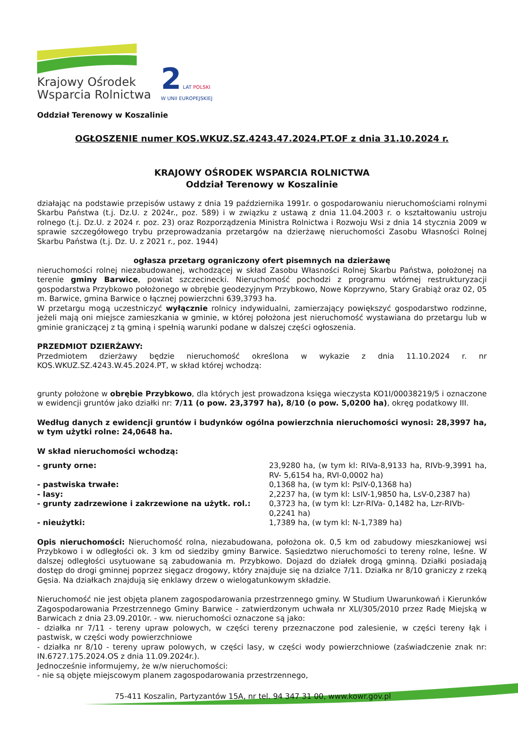Krajowy Ośrodek
Wsparcia Rolnictwa
2 LAT POLSKI
W UNII EUROPEJSKIEJ
Oddział Terenowy w Koszalinie
OGŁOSZENIE numer KOS.WKUZ.SZ.4243.47.2024.PT.OF z dnia 31.10.2024 r.
KRAJOWY OŚRODEK WSPARCIA ROLNICTWA
Oddział Terenowy w Koszalinie
działając na podstawie przepisów ustawy z dnia 19 października 1991r. o gospodarowaniu nieruchomościami rolnymi Skarbu Państwa (t.j. Dz.U. z 2024r., poz. 589) i w związku z ustawą z dnia 11.04.2003 r. o kształtowaniu ustroju rolnego (t.j. Dz.U. z 2024 r. poz. 23) oraz Rozporządzenia Ministra Rolnictwa i Rozwoju Wsi z dnia 14 stycznia 2009 w sprawie szczegółowego trybu przeprowadzania przetargów na dzierżawę nieruchomości Zasobu Własności Rolnej Skarbu Państwa (t.j. Dz. U. z 2021 r., poz. 1944)
ogłasza przetarg ograniczony ofert pisemnych na dzierżawę
nieruchomości rolnej niezabudowanej, wchodzącej w skład Zasobu Własności Rolnej Skarbu Państwa, położonej na terenie gminy Barwice, powiat szczecinecki. Nieruchomość pochodzi z programu wtórnej restrukturyzacji gospodarstwa Przybkowo położonego w obrębie geodezyjnym Przybkowo, Nowe Koprzywno, Stary Grabiąż oraz 02, 05 m. Barwice, gmina Barwice o łącznej powierzchni 639,3793 ha.
W przetargu mogą uczestniczyć wyłącznie rolnicy indywidualni, zamierzający powiększyć gospodarstwo rodzinne, jeżeli mają oni miejsce zamieszkania w gminie, w której położona jest nieruchomość wystawiana do przetargu lub w gminie graniczącej z tą gminą i spełnią warunki podane w dalszej części ogłoszenia.
PRZEDMIOT DZIERŻAWY:
Przedmiotem dzierżawy będzie nieruchomość określona w wykazie z dnia 11.10.2024 r. nr KOS.WKUZ.SZ.4243.W.45.2024.PT, w skład której wchodzą:
grunty położone w obrębie Przybkowo, dla których jest prowadzona księga wieczysta KO1I/00038219/5 i oznaczone w ewidencji gruntów jako działki nr: 7/11 (o pow. 23,3797 ha), 8/10 (o pow. 5,0200 ha), okręg podatkowy III.
Według danych z ewidencji gruntów i budynków ogólna powierzchnia nieruchomości wynosi: 28,3997 ha, w tym użytki rolne: 24,0648 ha.
W skład nieruchomości wchodzą:
| - grunty orne: | 23,9280 ha, (w tym kl: RIVa-8,9133 ha, RIVb-9,3991 ha, RV- 5,6154 ha, RVI-0,0002 ha) |
| - pastwiska trwałe: | 0,1368 ha, (w tym kl: PsIV-0,1368 ha) |
| - lasy: | 2,2237 ha, (w tym kl: LsIV-1,9850 ha, LsV-0,2387 ha) |
| - grunty zadrzewione i zakrzewione na użytk. rol.: | 0,3723 ha, (w tym kl: Lzr-RIVa- 0,1482 ha, Lzr-RIVb-0,2241 ha) |
| - nieużytki: | 1,7389 ha, (w tym kl: N-1,7389 ha) |
Opis nieruchomości: Nieruchomość rolna, niezabudowana, położona ok. 0,5 km od zabudowy mieszkaniowej wsi Przybkowo i w odległości ok. 3 km od siedziby gminy Barwice. Sąsiedztwo nieruchomości to tereny rolne, leśne. W dalszej odległości usytuowane są zabudowania m. Przybkowo. Dojazd do działek drogą gminną. Działki posiadają dostęp do drogi gminnej poprzez sięgacz drogowy, który znajduje się na działce 7/11. Działka nr 8/10 graniczy z rzeką Gęsia. Na działkach znajdują się enklawy drzew o wielogatunkowym składzie.
Nieruchomość nie jest objęta planem zagospodarowania przestrzennego gminy. W Studium Uwarunkowań i Kierunków Zagospodarowania Przestrzennego Gminy Barwice - zatwierdzonym uchwała nr XLI/305/2010 przez Radę Miejską w Barwicach z dnia 23.09.2010r. - ww. nieruchomości oznaczone są jako:
- działka nr 7/11 - tereny upraw polowych, w części tereny przeznaczone pod zalesienie, w części tereny łąk i pastwisk, w części wody powierzchniowe
- działka nr 8/10 - tereny upraw polowych, w części lasy, w części wody powierzchniowe (zaświadczenie znak nr: IN.6727.175.2024.OS z dnia 11.09.2024r.).
Jednocześnie informujemy, że w/w nieruchomości:
- nie są objęte miejscowym planem zagospodarowania przestrzennego,
75-411 Koszalin, Partyzantów 15A, nr tel. 94 347 31 00, www.kowr.gov.pl